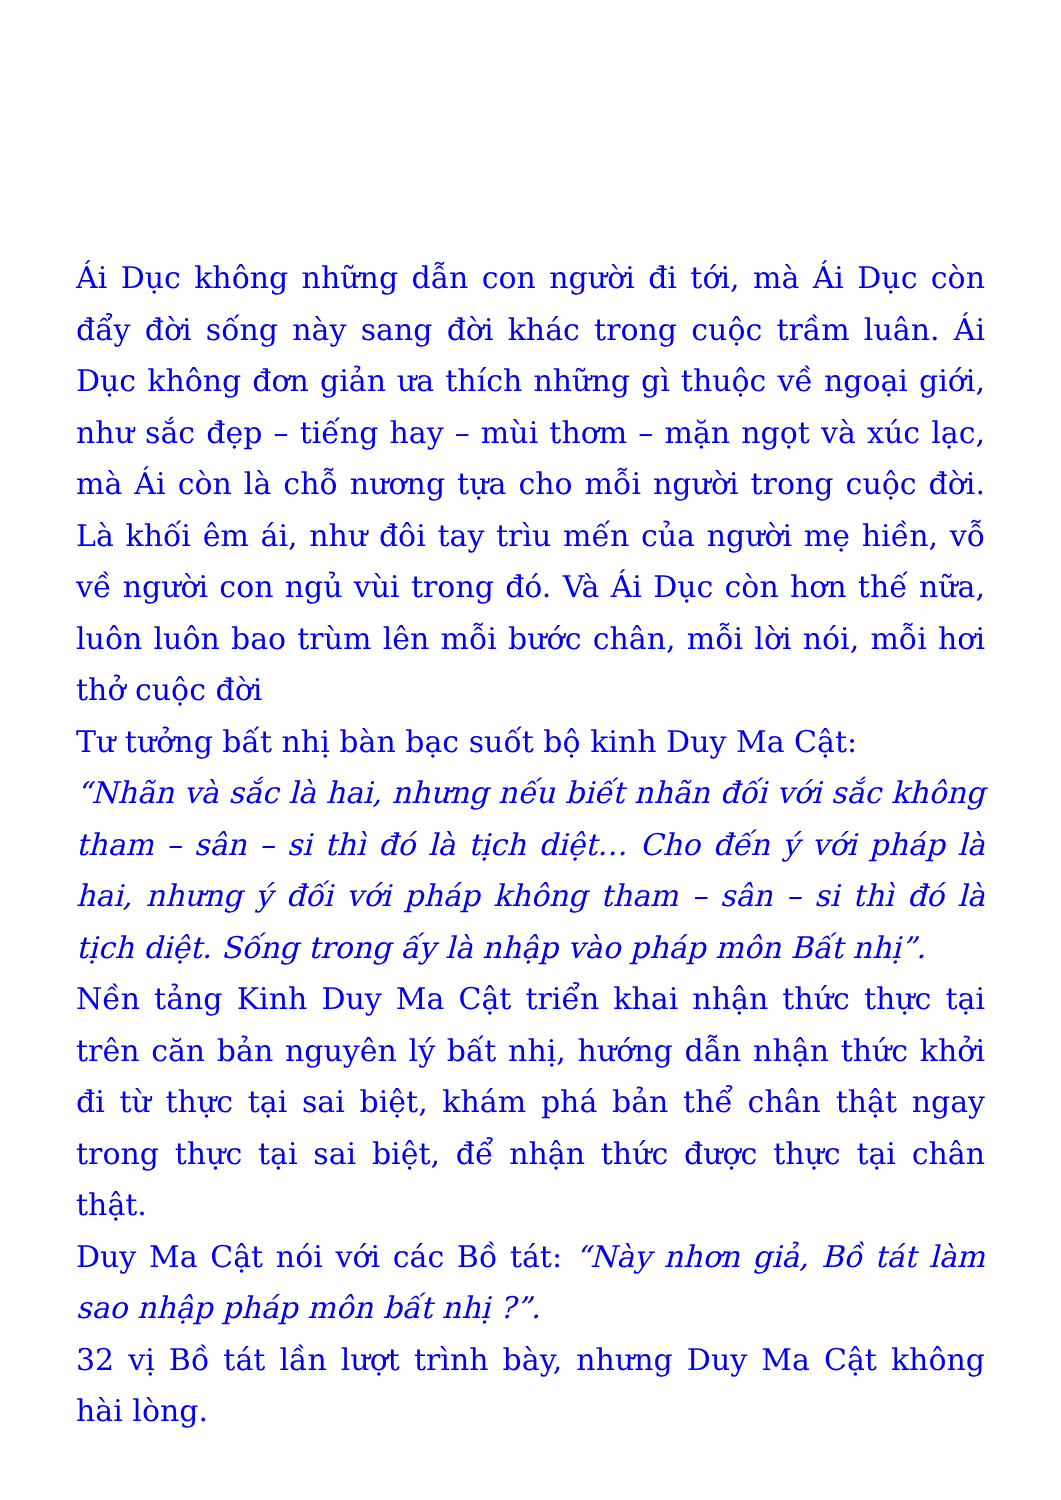Ái Dục không những dẫn con người đi tới, mà Ái Dục còn đẩy đời sống này sang đời khác trong cuộc trầm luân. Ái Dục không đơn giản ưa thích những gì thuộc về ngoại giới, như sắc đẹp – tiếng hay – mùi thơm – mặn ngọt và xúc lạc, mà Ái còn là chỗ nương tựa cho mỗi người trong cuộc đời. Là khối êm ái, như đôi tay trìu mến của người mẹ hiền, vỗ về người con ngủ vùi trong đó. Và Ái Dục còn hơn thế nữa, luôn luôn bao trùm lên mỗi bước chân, mỗi lời nói, mỗi hơi thở cuộc đời
Tư tưởng bất nhị bàn bạc suốt bộ kinh Duy Ma Cật:
“Nhãn và sắc là hai, nhưng nếu biết nhãn đối với sắc không tham – sân – si thì đó là tịch diệt… Cho đến ý với pháp là hai, nhưng ý đối với pháp không tham – sân – si thì đó là tịch diệt. Sống trong ấy là nhập vào pháp môn Bất nhị”.
Nền tảng Kinh Duy Ma Cật triển khai nhận thức thực tại trên căn bản nguyên lý bất nhị, hướng dẫn nhận thức khởi đi từ thực tại sai biệt, khám phá bản thể chân thật ngay trong thực tại sai biệt, để nhận thức được thực tại chân thật.
Duy Ma Cật nói với các Bồ tát: “Này nhơn giả, Bồ tát làm sao nhập pháp môn bất nhị ?”.
32 vị Bồ tát lần lượt trình bày, nhưng Duy Ma Cật không hài lòng.